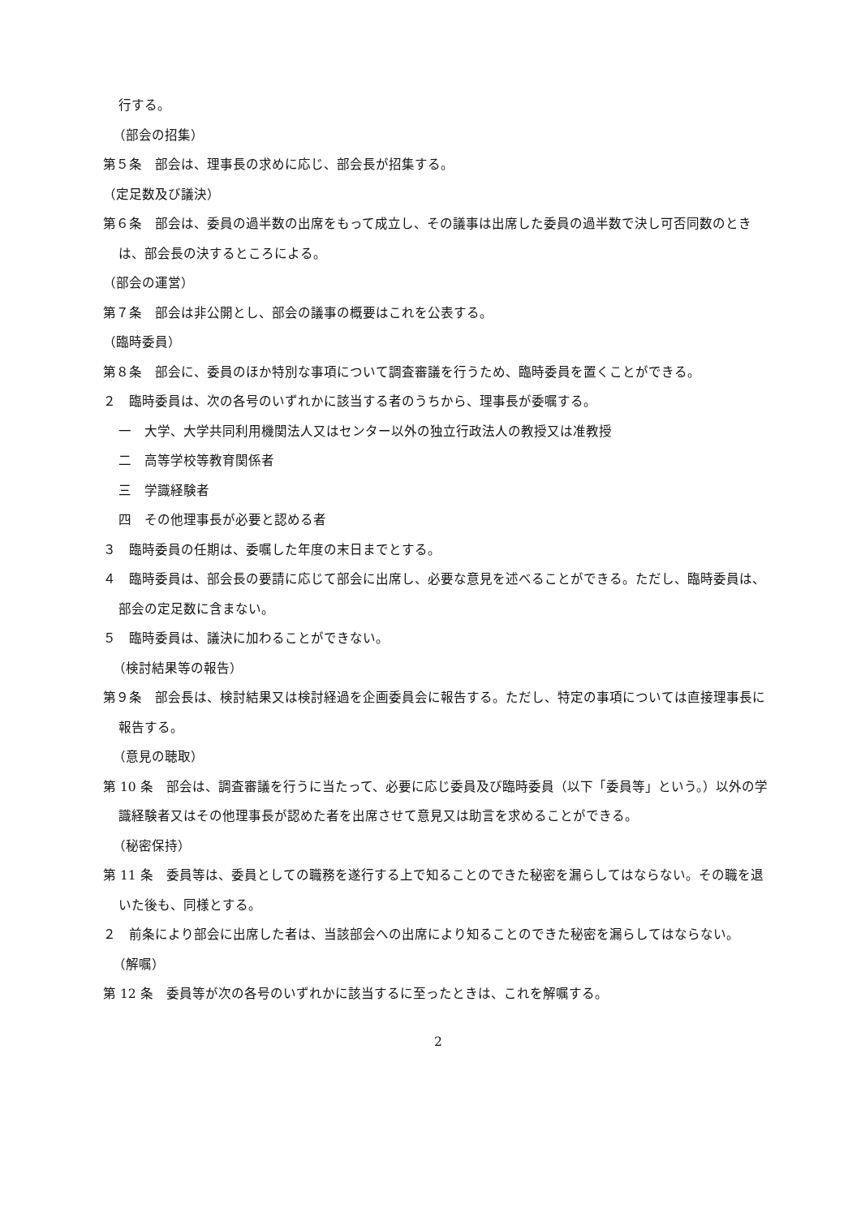行する。
（部会の招集）
第５条　部会は、理事長の求めに応じ、部会長が招集する。
（定足数及び議決）
第６条　部会は、委員の過半数の出席をもって成立し、その議事は出席した委員の過半数で決し可否同数のときは、部会長の決するところによる。
（部会の運営）
第７条　部会は非公開とし、部会の議事の概要はこれを公表する。
（臨時委員）
第８条　部会に、委員のほか特別な事項について調査審議を行うため、臨時委員を置くことができる。
２　臨時委員は、次の各号のいずれかに該当する者のうちから、理事長が委嘱する。
一　大学、大学共同利用機関法人又はセンター以外の独立行政法人の教授又は准教授
二　高等学校等教育関係者
三　学識経験者
四　その他理事長が必要と認める者
３　臨時委員の任期は、委嘱した年度の末日までとする。
４　臨時委員は、部会長の要請に応じて部会に出席し、必要な意見を述べることができる。ただし、臨時委員は、部会の定足数に含まない。
５　臨時委員は、議決に加わることができない。
（検討結果等の報告）
第９条　部会長は、検討結果又は検討経過を企画委員会に報告する。ただし、特定の事項については直接理事長に報告する。
（意見の聴取）
第 10 条　部会は、調査審議を行うに当たって、必要に応じ委員及び臨時委員（以下「委員等」という。）以外の学識経験者又はその他理事長が認めた者を出席させて意見又は助言を求めることができる。
（秘密保持）
第 11 条　委員等は、委員としての職務を遂行する上で知ることのできた秘密を漏らしてはならない。その職を退いた後も、同様とする。
２　前条により部会に出席した者は、当該部会への出席により知ることのできた秘密を漏らしてはならない。
（解嘱）
第 12 条　委員等が次の各号のいずれかに該当するに至ったときは、これを解嘱する。
2